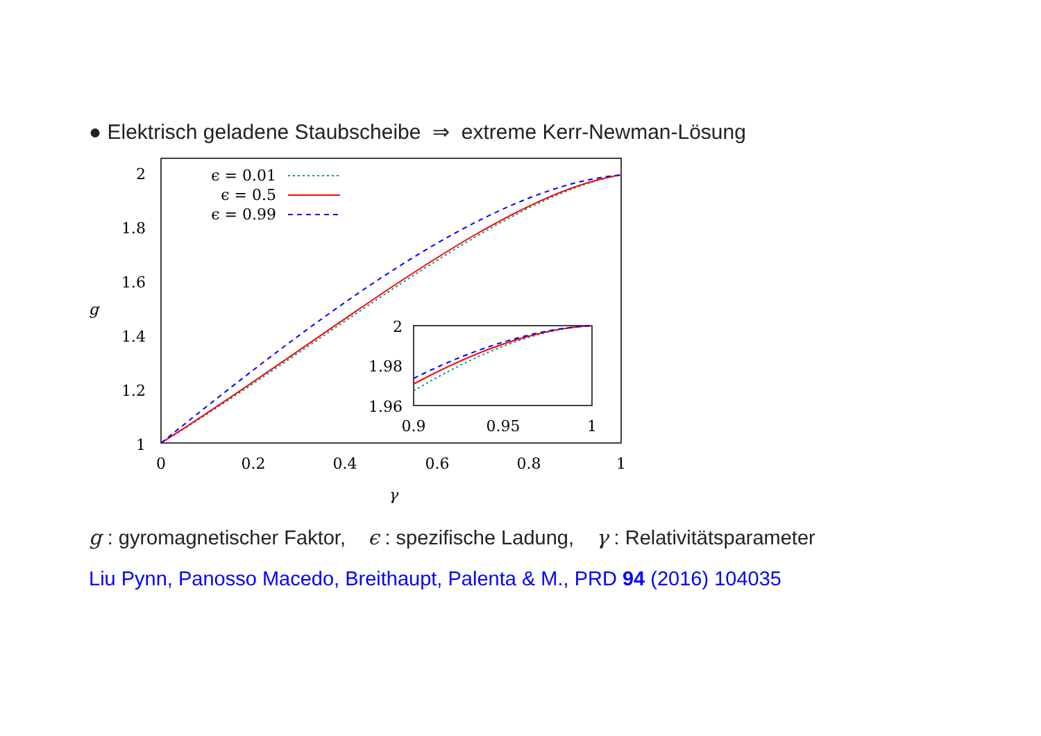● Elektrisch geladene Staubscheibe ⇒ extreme Kerr-Newman-Lösung
2
1.8
1.6
1.4
1.2
1
g
0
0.2
0.4
0.6
0.8
1
γ
ϵ = 0.01
ϵ = 0.5
ϵ = 0.99
2
1.98
1.96
0.9
0.95
1
g : gyromagnetischer Faktor, ϵ : spezifische Ladung, γ : Relativitätsparameter
Liu Pynn, Panosso Macedo, Breithaupt, Palenta & M., PRD 94 (2016) 104035